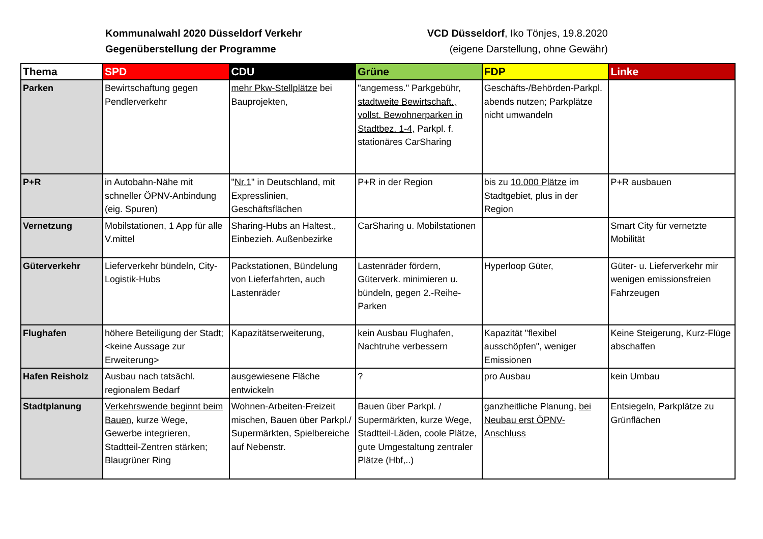Kommunalwahl 2020 Düsseldorf Verkehr
Gegenüberstellung der Programme
VCD Düsseldorf, Iko Tönjes, 19.8.2020
(eigene Darstellung, ohne Gewähr)
| Thema | SPD | CDU | Grüne | FDP | Linke |
| --- | --- | --- | --- | --- | --- |
| Parken | Bewirtschaftung gegen Pendlerverkehr | mehr Pkw-Stellplätze bei Bauprojekten, | "angemess." Parkgebühr, stadtweite Bewirtschaft., vollst. Bewohnerparken in Stadtbez. 1-4, Parkpl. f. stationäres CarSharing | Geschäfts-/Behörden-Parkpl. abends nutzen ; Parkplätze nicht umwandeln | |
| P+R | in Autobahn-Nähe mit schneller ÖPNV-Anbindung (eig. Spuren) | " Nr.1 " in Deutschland, mit Expresslinien, Geschäftsflächen | P+R in der Region | bis zu 10.000 Plätze im Stadtgebiet, plus in der Region | P+R ausbauen |
| Vernetzung | Mobilstationen, 1 App für alle V.mittel | Sharing-Hubs an Haltest., Einbezieh. Außenbezirke | CarSharing u. Mobilstationen | | Smart City für vernetzte Mobilität |
| Güterverkehr | Lieferverkehr bündeln, City-Logistik-Hubs | Packstationen, Bündelung von Lieferfahrten, auch Lastenräder | Lastenräder fördern, Güterverk. minimieren u. bündeln, gegen 2.-Reihe-Parken | Hyperloop Güter, | Güter- u. Lieferverkehr mir wenigen emissionsfreien Fahrzeugen |
| Flughafen | höhere Beteiligung der Stadt; <keine Aussage zur Erweiterung> | Kapazitätserweiterung, | kein Ausbau Flughafen, Nachtruhe verbessern | Kapazität "flexibel ausschöpfen", weniger Emissionen | Keine Steigerung, Kurz-Flüge abschaffen |
| Hafen Reisholz | Ausbau nach tatsächl. regionalem Bedarf | ausgewiesene Fläche entwickeln | ? | pro Ausbau | kein Umbau |
| Stadtplanung | Verkehrswende beginnt beim Bauen , kurze Wege, Gewerbe integrieren, Stadtteil-Zentren stärken; Blaugrüner Ring | Wohnen-Arbeiten-Freizeit mischen, Bauen über Parkpl./ Supermärkten, Spielbereiche auf Nebenstr. | Bauen über Parkpl. / Supermärkten, kurze Wege, Stadtteil-Läden, coole Plätze, gute Umgestaltung zentraler Plätze (Hbf,..) | ganzheitliche Planung, bei Neubau erst ÖPNV-Anschluss | Entsiegeln, Parkplätze zu Grünflächen |